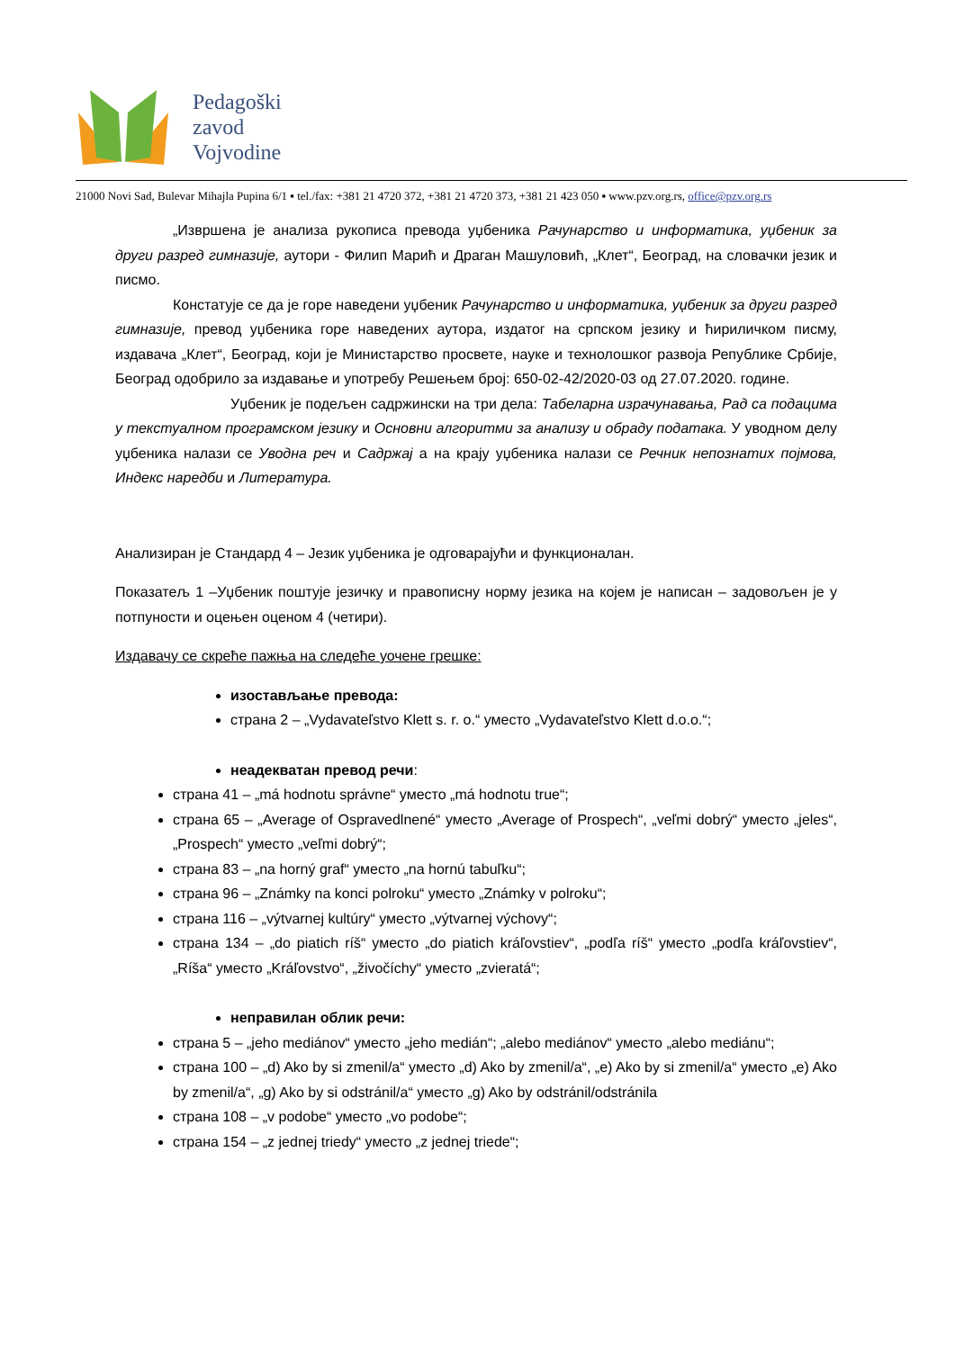Pedagoški
zavod
Vojvodine
21000 Novi Sad, Bulevar Mihajla Pupina 6/1 ▪ tel./fax: +381 21 4720 372, +381 21 4720 373, +381 21 423 050 ▪ www.pzv.org.rs, office@pzv.org.rs
„Извршена је анализа рукописа превода уџбеника Рачунарство и информатика, уџбеник за други разред гимназије, аутори - Филип Марић и Драган Машуловић, „Клет“, Београд, на словачки језик и писмо.
Констатује се да је горе наведени уџбеник Рачунарство и информатика, уџбеник за други разред гимназије, превод уџбеника горе наведених аутора, издатог на српском језику и ћириличком писму, издавача „Клет“, Београд, који је Министарство просвете, науке и технолошког развоја Републике Србије, Београд одобрило за издавање и употребу Решењем број: 650-02-42/2020-03 од 27.07.2020. године.
Уџбеник је подељен садржински на три дела: Табеларна израчунавања, Рад са подацима у текстуалном програмском језику и Основни алгоритми за анализу и обраду података. У уводном делу уџбеника налази се Уводна реч и Садржај а на крају уџбеника налази се Речник непознатих појмова, Индекс наредби и Литература.
Анализиран је Стандард 4 – Језик уџбеника је одговарајући и функционалан.
Показатељ 1 –Уџбеник поштује језичку и правописну норму језика на којем је написан – задовољен је у потпуности и оцењен оценом 4 (четири).
Издавачу се скреће пажња на следеће уочене грешке:
изостављање превода:
страна 2 – „Vydavateľstvo Klett s. r. o.“ уместо „Vydavateľstvo Klett d.o.o.“;
неадекватан превод речи:
страна 41 – „má hodnotu správne“ уместо „má hodnotu true“;
страна 65 – „Average of Ospravedlnené“ уместо „Average of Prospech“, „veľmi dobrý“ уместо „jeles“, „Prospech“ уместо „veľmi dobrý“;
страна 83 – „na horný graf“ уместо „na hornú tabuľku“;
страна 96 – „Známky na konci polroku“ уместо „Známky v polroku“;
страна 116 – „výtvarnej kultúry“ уместо „výtvarnej výchovy“;
страна 134 – „do piatich ríš“ уместо „do piatich kráľovstiev“, „podľa ríš“ уместо „podľa kráľovstiev“, „Ríša“ уместо „Kráľovstvo“, „živočíchy“ уместо „zvieratá“;
неправилан облик речи:
страна 5 – „jeho mediánov“ уместо „jeho medián“; „alebo mediánov“ уместо „alebo mediánu“;
страна 100 – „d) Ako by si zmenil/a“ уместо „d) Ako by zmenil/a“, „e) Ako by si zmenil/a“ уместо „e) Ako by zmenil/a“, „g) Ako by si odstránil/a“ уместо „g) Ako by odstránil/odstránila
страна 108 – „v podobe“ уместо „vo podobe“;
страна 154 – „z jednej triedy“ уместо „z jednej triede“;